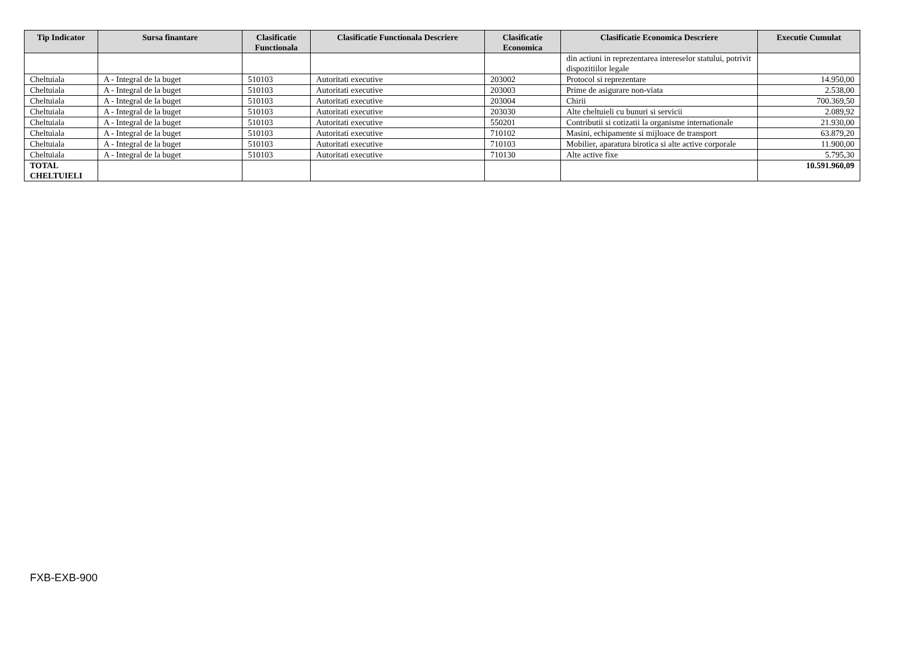| Tip Indicator | Sursa finantare | Clasificatie Functionala | Clasificatie Functionala Descriere | Clasificatie Economica | Clasificatie Economica Descriere | Executie Cumulat |
| --- | --- | --- | --- | --- | --- | --- |
| | | | | | din actiuni in reprezentarea intereselor statului, potrivit dispozitiilor legale | |
| Cheltuiala | A - Integral de la buget | 510103 | Autoritati executive | 203002 | Protocol si reprezentare | 14.950,00 |
| Cheltuiala | A - Integral de la buget | 510103 | Autoritati executive | 203003 | Prime de asigurare non-viata | 2.538,00 |
| Cheltuiala | A - Integral de la buget | 510103 | Autoritati executive | 203004 | Chirii | 700.369,50 |
| Cheltuiala | A - Integral de la buget | 510103 | Autoritati executive | 203030 | Alte cheltuieli cu bunuri si servicii | 2.089,92 |
| Cheltuiala | A - Integral de la buget | 510103 | Autoritati executive | 550201 | Contributii si cotizatii la organisme internationale | 21.930,00 |
| Cheltuiala | A - Integral de la buget | 510103 | Autoritati executive | 710102 | Masini, echipamente si mijloace de transport | 63.879,20 |
| Cheltuiala | A - Integral de la buget | 510103 | Autoritati executive | 710103 | Mobilier, aparatura birotica si alte active corporale | 11.900,00 |
| Cheltuiala | A - Integral de la buget | 510103 | Autoritati executive | 710130 | Alte active fixe | 5.795,30 |
| TOTAL CHELTUIELI | | | | | | 10.591.960,09 |
FXB-EXB-900